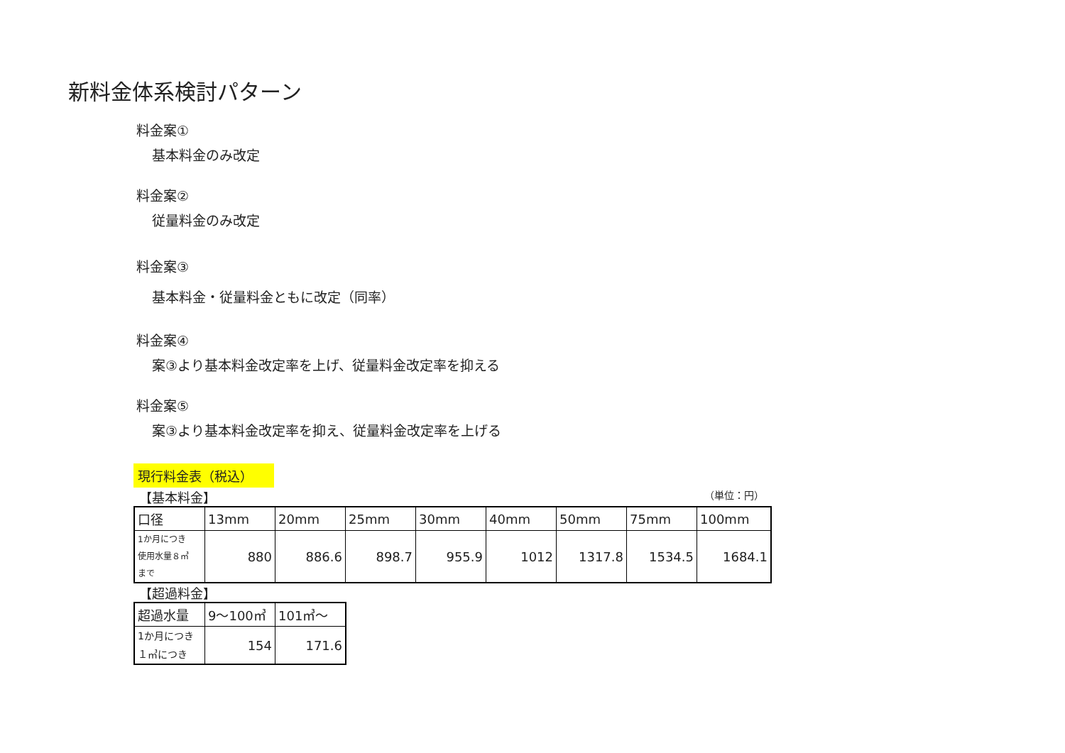新料金体系検討パターン
料金案①
基本料金のみ改定
料金案②
従量料金のみ改定
料金案③
基本料金・従量料金ともに改定（同率）
料金案④
案③より基本料金改定率を上げ、従量料金改定率を抑える
料金案⑤
案③より基本料金改定率を抑え、従量料金改定率を上げる
現行料金表（税込）
【基本料金】 （単位：円）
| 口径 | 13mm | 20mm | 25mm | 30mm | 40mm | 50mm | 75mm | 100mm |
| 1か月につき 使用水量８㎥ まで | 880 | 886.6 | 898.7 | 955.9 | 1012 | 1317.8 | 1534.5 | 1684.1 |
【超過料金】
| 超過水量 | 9～100㎥ | 101㎥～ |
| 1か月につき １㎥につき | 154 | 171.6 |